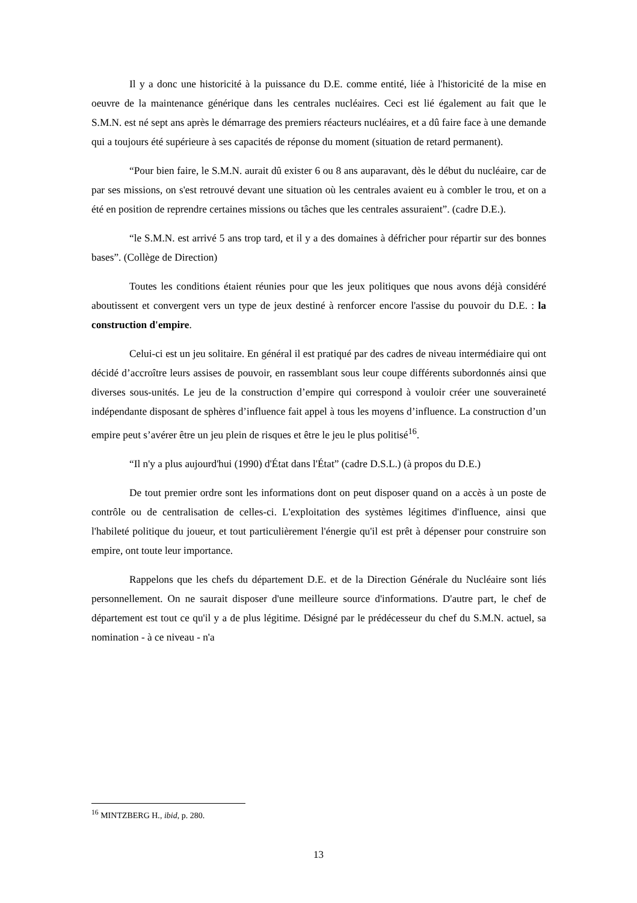Il y a donc une historicité à la puissance du D.E. comme entité, liée à l'historicité de la mise en oeuvre de la maintenance générique dans les centrales nucléaires. Ceci est lié également au fait que le S.M.N. est né sept ans après le démarrage des premiers réacteurs nucléaires, et a dû faire face à une demande qui a toujours été supérieure à ses capacités de réponse du moment (situation de retard permanent).
“Pour bien faire, le S.M.N. aurait dû exister 6 ou 8 ans auparavant, dès le début du nucléaire, car de par ses missions, on s'est retrouvé devant une situation où les centrales avaient eu à combler le trou, et on a été en position de reprendre certaines missions ou tâches que les centrales assuraient”. (cadre D.E.).
“le S.M.N. est arrivé 5 ans trop tard, et il y a des domaines à défricher pour répartir sur des bonnes bases”. (Collège de Direction)
Toutes les conditions étaient réunies pour que les jeux politiques que nous avons déjà considéré aboutissent et convergent vers un type de jeux destiné à renforcer encore l'assise du pouvoir du D.E. : la construction d'empire.
Celui-ci est un jeu solitaire. En général il est pratiqué par des cadres de niveau intermédiaire qui ont décidé d’accroître leurs assises de pouvoir, en rassemblant sous leur coupe différents subordonnés ainsi que diverses sous-unités. Le jeu de la construction d’empire qui correspond à vouloir créer une souveraineté indépendante disposant de sphères d’influence fait appel à tous les moyens d’influence. La construction d’un empire peut s’avérer être un jeu plein de risques et être le jeu le plus politisé<sup>16</sup>.
“Il n'y a plus aujourd'hui (1990) d'État dans l'État” (cadre D.S.L.) (à propos du D.E.)
De tout premier ordre sont les informations dont on peut disposer quand on a accès à un poste de contrôle ou de centralisation de celles-ci. L'exploitation des systèmes légitimes d'influence, ainsi que l'habileté politique du joueur, et tout particulièrement l'énergie qu'il est prêt à dépenser pour construire son empire, ont toute leur importance.
Rappelons que les chefs du département D.E. et de la Direction Générale du Nucléaire sont liés personnellement. On ne saurait disposer d'une meilleure source d'informations. D'autre part, le chef de département est tout ce qu'il y a de plus légitime. Désigné par le prédécesseur du chef du S.M.N. actuel, sa nomination - à ce niveau - n'a
<sup>16</sup> MINTZBERG H., ibid, p. 280.
13